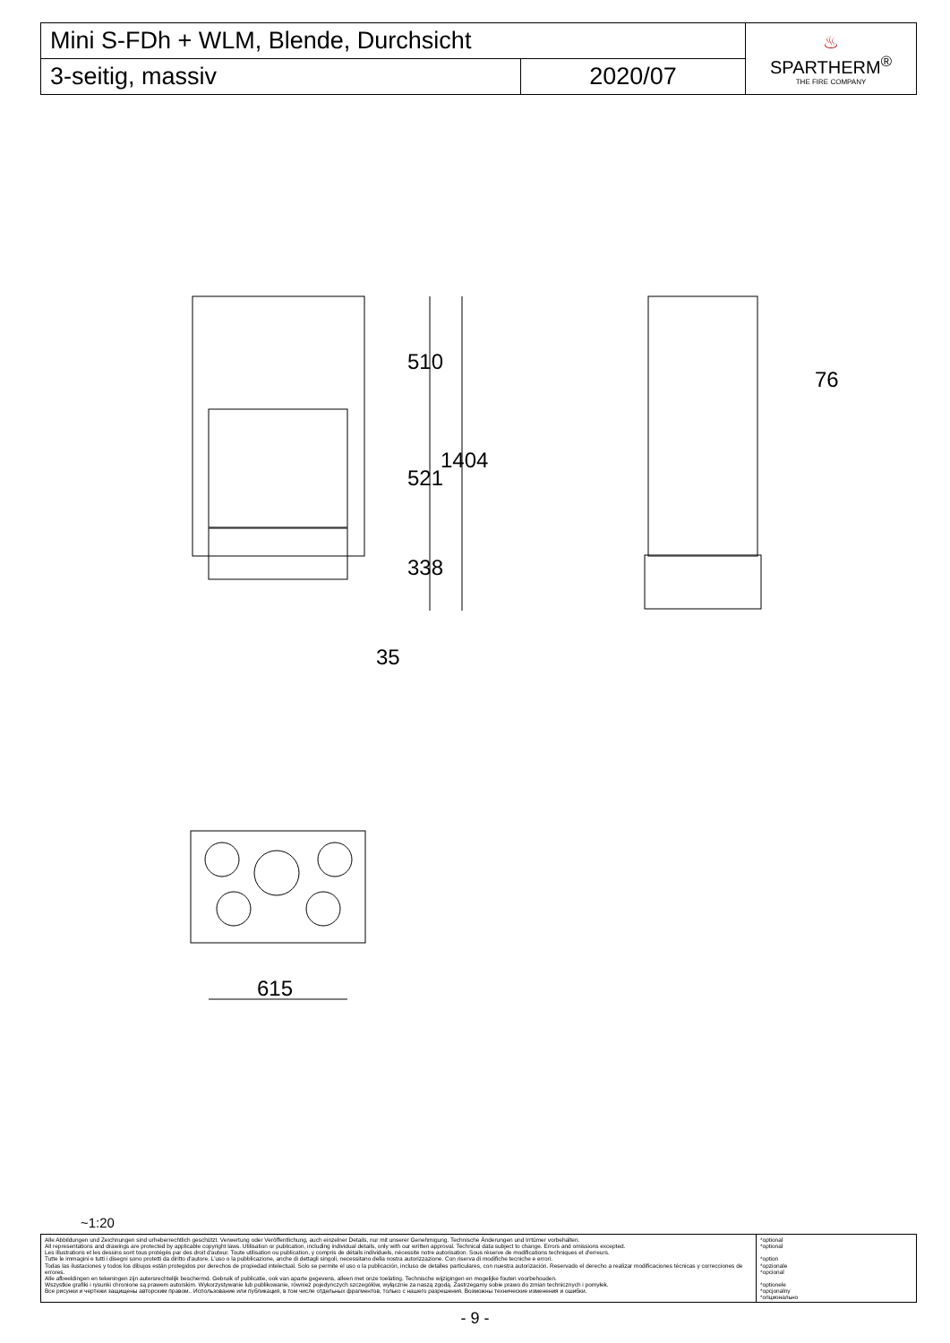| Mini S-FDh + WLM, Blende, Durchsicht | | ♨ SPARTHERM<sup>®</sup> THE FIRE COMPANY |
| 3-seitig, massiv | 2020/07 | |
510
521
1404
338
35
76
615
~1:20
| Alle Abbildungen und Zeichnungen sind urheberrechtlich geschützt. Verwertung oder Veröffentlichung, auch einzelner Details, nur mit unserer Genehmigung. Technische Änderungen und Irrtümer vorbehalten. All representations and drawings are protected by applicable copyright laws. Utilisation or publication, including individual details, only with our written approval. Technical data subject to change. Errors and omissions excepted. Les illustrations et les dessins sont tous protégés par des droit d'auteur. Toute utilisation ou publication, y compris de détails individuels, nécessite notre autorisation. Sous réserve de modifications techniques et d'erreurs. Tutte le immagini e tutti i disegni sono protetti da diritto d'autore. L'uso o la pubblicazione, anche di dettagli singoli, necessitano della nostra autorizzazione. Con riserva di modifiche tecniche e errori. Todas las ilustaciones y todos los dibujos están protegidos por derechos de propiedad intelectual. Solo se permite el uso o la publicación, incluso de detalles particulares, con nuestra autorización. Reservado el derecho a realizar modificaciones técnicas y correcciones de errores. Alle afbeeldingen en tekeningen zijn autersrechtelijk beschermd. Gebruik of publicatie, ook van aparte gegevens, alleen met onze toelating. Technische wijzigingen en mogelijke fouten voorbehouden. Wszystkie grafiki i rysunki chronione są prawem autorskim. Wykorzystywanie lub publikowanie, również pojedynczych szczegółów, wyłącznie za naszą zgodą. Zastrzegamy sobie prawo do zmian technicznych i pomyłek. Все рисунки и чертежи защищены авторским правом.. Использование или публикация, в том числе отдельных фрагментов, только с нашего разрешения. Возможны технические изменения и ошибки. | *optional *optional *option *opzionale *opcional *optionele *opcjonalny *опционально |
- 9 -